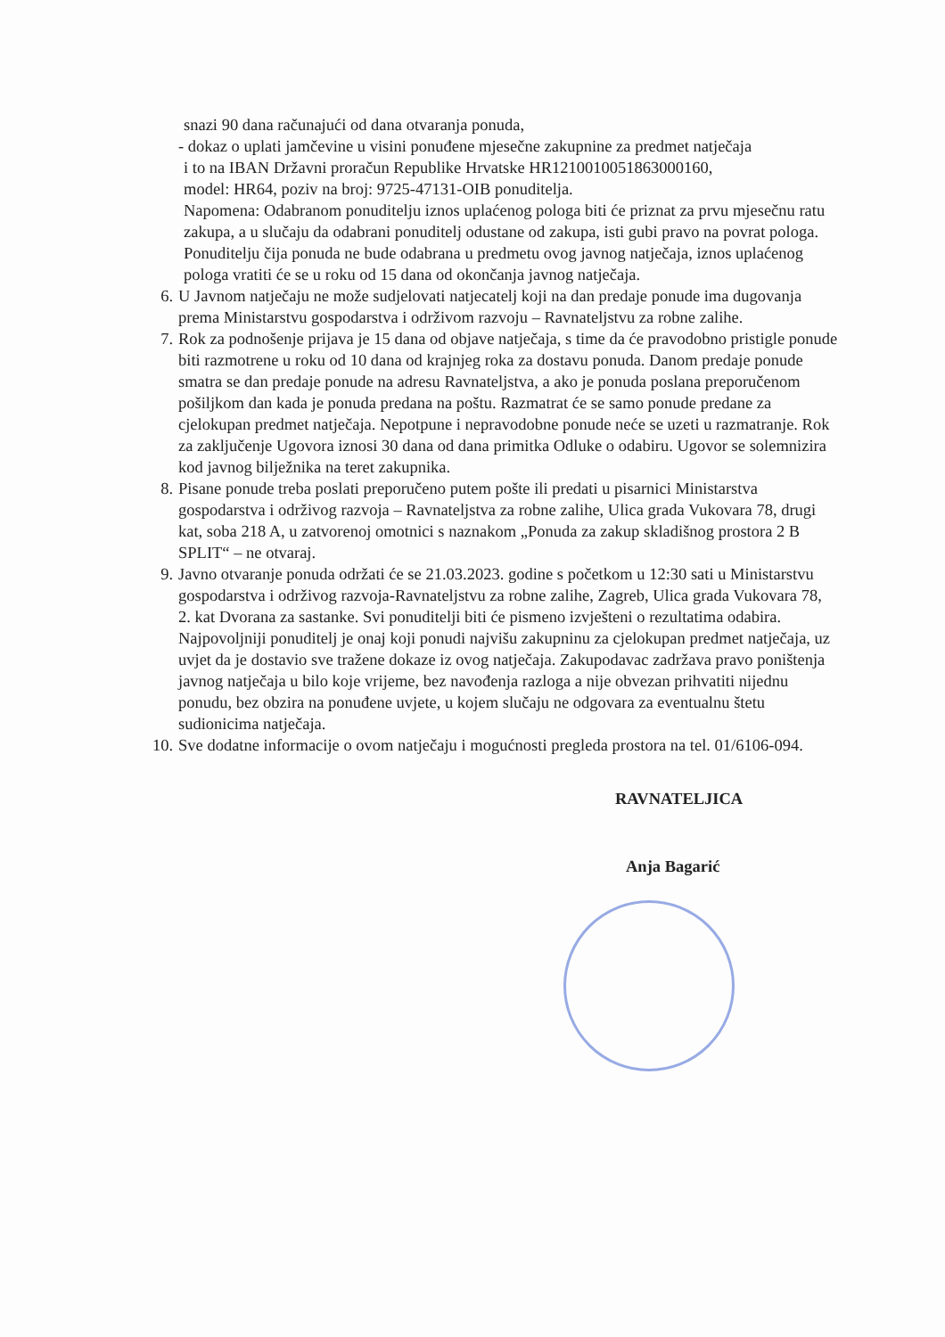snazi 90 dana računajući od dana otvaranja ponuda,
- dokaz o uplati jamčevine u visini ponuđene mjesečne zakupnine za predmet natječaja
i to na IBAN Državni proračun Republike Hrvatske HR1210010051863000160,
model: HR64, poziv na broj: 9725-47131-OIB ponuditelja.
Napomena: Odabranom ponuditelju iznos uplaćenog pologa biti će priznat za prvu mjesečnu ratu zakupa, a u slučaju da odabrani ponuditelj odustane od zakupa, isti gubi pravo na povrat pologa. Ponuditelju čija ponuda ne bude odabrana u predmetu ovog javnog natječaja, iznos uplaćenog pologa vratiti će se u roku od 15 dana od okončanja javnog natječaja.
6. U Javnom natječaju ne može sudjelovati natjecatelj koji na dan predaje ponude ima dugovanja prema Ministarstvu gospodarstva i održivom razvoju – Ravnateljstvu za robne zalihe.
7. Rok za podnošenje prijava je 15 dana od objave natječaja, s time da će pravodobno pristigle ponude biti razmotrene u roku od 10 dana od krajnjeg roka za dostavu ponuda. Danom predaje ponude smatra se dan predaje ponude na adresu Ravnateljstva, a ako je ponuda poslana preporučenom pošiljkom dan kada je ponuda predana na poštu. Razmatrat će se samo ponude predane za cjelokupan predmet natječaja. Nepotpune i nepravodobne ponude neće se uzeti u razmatranje. Rok za zaključenje Ugovora iznosi 30 dana od dana primitka Odluke o odabiru. Ugovor se solemnizira kod javnog bilježnika na teret zakupnika.
8. Pisane ponude treba poslati preporučeno putem pošte ili predati u pisarnici Ministarstva gospodarstva i održivog razvoja – Ravnateljstva za robne zalihe, Ulica grada Vukovara 78, drugi kat, soba 218 A, u zatvorenoj omotnici s naznakom „Ponuda za zakup skladišnog prostora 2 B SPLIT“ – ne otvaraj.
9. Javno otvaranje ponuda održati će se 21.03.2023. godine s početkom u 12:30 sati u Ministarstvu gospodarstva i održivog razvoja-Ravnateljstvu za robne zalihe, Zagreb, Ulica grada Vukovara 78, 2. kat Dvorana za sastanke. Svi ponuditelji biti će pismeno izvješteni o rezultatima odabira. Najpovoljniji ponuditelj je onaj koji ponudi najvišu zakupninu za cjelokupan predmet natječaja, uz uvjet da je dostavio sve tražene dokaze iz ovog natječaja. Zakupodavac zadržava pravo poništenja javnog natječaja u bilo koje vrijeme, bez navođenja razloga a nije obvezan prihvatiti nijednu ponudu, bez obzira na ponuđene uvjete, u kojem slučaju ne odgovara za eventualnu štetu sudionicima natječaja.
10. Sve dodatne informacije o ovom natječaju i mogućnosti pregleda prostora na tel. 01/6106-094.
RAVNATELJICA
Anja Bagarić